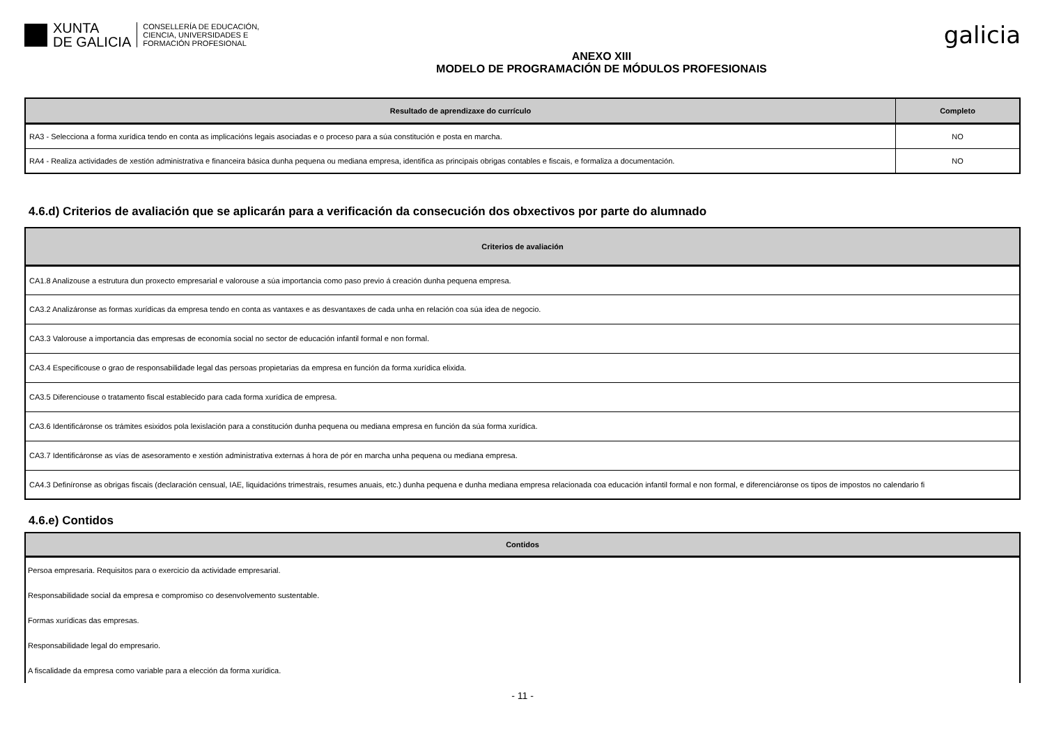XUNTA
DE GALICIA
CONSELLERÍA DE EDUCACIÓN,
CIENCIA, UNIVERSIDADES E
FORMACIÓN PROFESIONAL
ANEXO XIII
MODELO DE PROGRAMACIÓN DE MÓDULOS PROFESIONAIS
galicia
| Resultado de aprendizaxe do currículo | Completo |
| --- | --- |
| RA3 - Selecciona a forma xurídica tendo en conta as implicacións legais asociadas e o proceso para a súa constitución e posta en marcha. | NO |
| RA4 - Realiza actividades de xestión administrativa e financeira básica dunha pequena ou mediana empresa, identifica as principais obrigas contables e fiscais, e formaliza a documentación. | NO |
4.6.d) Criterios de avaliación que se aplicarán para a verificación da consecución dos obxectivos por parte do alumnado
| Criterios de avaliación |
| --- |
| CA1.8 Analizouse a estrutura dun proxecto empresarial e valorouse a súa importancia como paso previo á creación dunha pequena empresa. |
| CA3.2 Analizáronse as formas xurídicas da empresa tendo en conta as vantaxes e as desvantaxes de cada unha en relación coa súa idea de negocio. |
| CA3.3 Valorouse a importancia das empresas de economía social no sector de educación infantil formal e non formal. |
| CA3.4 Especificouse o grao de responsabilidade legal das persoas propietarias da empresa en función da forma xurídica elixida. |
| CA3.5 Diferenciouse o tratamento fiscal establecido para cada forma xurídica de empresa. |
| CA3.6 Identificáronse os trámites esixidos pola lexislación para a constitución dunha pequena ou mediana empresa en función da súa forma xurídica. |
| CA3.7 Identificáronse as vías de asesoramento e xestión administrativa externas á hora de pór en marcha unha pequena ou mediana empresa. |
| CA4.3 Definíronse as obrigas fiscais (declaración censual, IAE, liquidacións trimestrais, resumes anuais, etc.) dunha pequena e dunha mediana empresa relacionada coa educación infantil formal e non formal, e diferenciáronse os tipos de impostos no calendario fi |
4.6.e) Contidos
| Contidos |
| --- |
| Persoa empresaria. Requisitos para o exercicio da actividade empresarial. |
| Responsabilidade social da empresa e compromiso co desenvolvemento sustentable. |
| Formas xurídicas das empresas. |
| Responsabilidade legal do empresario. |
| A fiscalidade da empresa como variable para a elección da forma xurídica. |
- 11 -